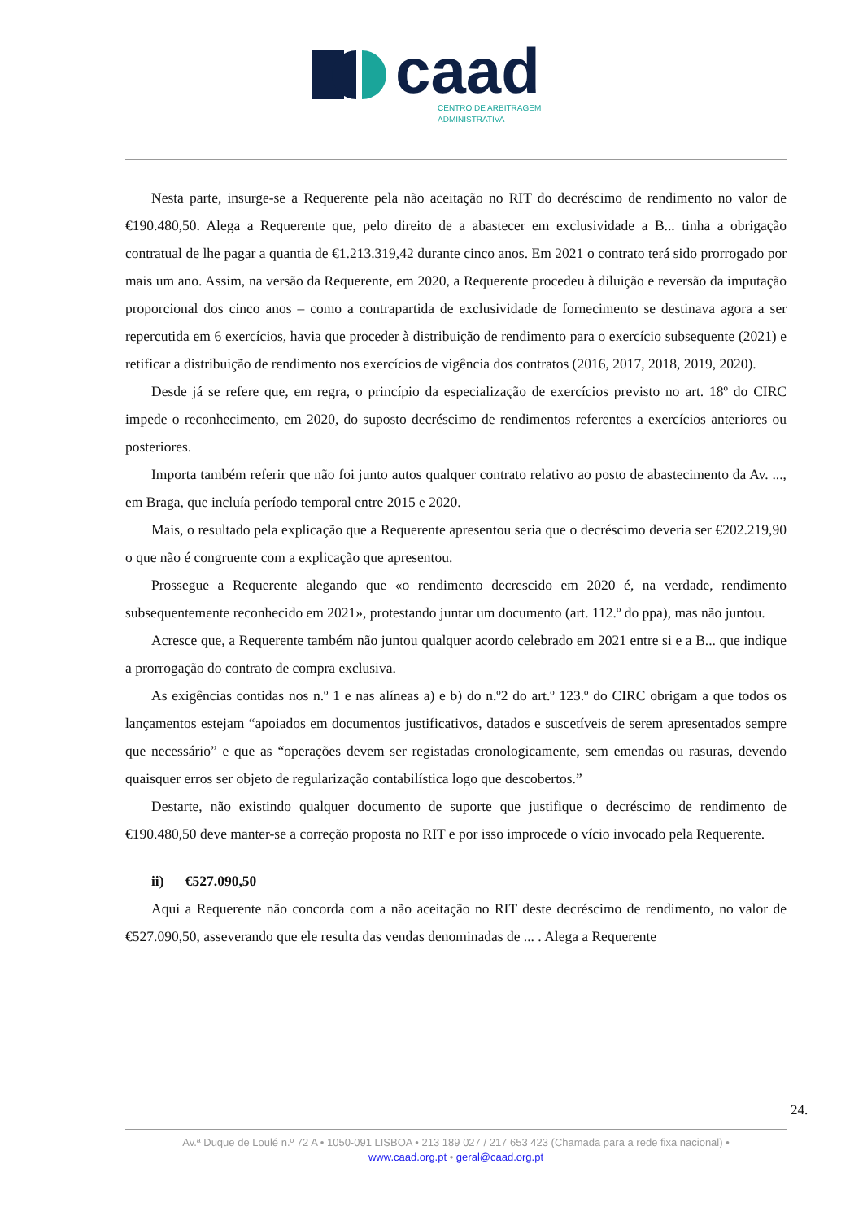caad
CENTRO DE ARBITRAGEM
ADMINISTRATIVA
Nesta parte, insurge-se a Requerente pela não aceitação no RIT do decréscimo de rendimento no valor de €190.480,50. Alega a Requerente que, pelo direito de a abastecer em exclusividade a B... tinha a obrigação contratual de lhe pagar a quantia de €1.213.319,42 durante cinco anos. Em 2021 o contrato terá sido prorrogado por mais um ano. Assim, na versão da Requerente, em 2020, a Requerente procedeu à diluição e reversão da imputação proporcional dos cinco anos – como a contrapartida de exclusividade de fornecimento se destinava agora a ser repercutida em 6 exercícios, havia que proceder à distribuição de rendimento para o exercício subsequente (2021) e retificar a distribuição de rendimento nos exercícios de vigência dos contratos (2016, 2017, 2018, 2019, 2020).
Desde já se refere que, em regra, o princípio da especialização de exercícios previsto no art. 18º do CIRC impede o reconhecimento, em 2020, do suposto decréscimo de rendimentos referentes a exercícios anteriores ou posteriores.
Importa também referir que não foi junto autos qualquer contrato relativo ao posto de abastecimento da Av. ..., em Braga, que incluía período temporal entre 2015 e 2020.
Mais, o resultado pela explicação que a Requerente apresentou seria que o decréscimo deveria ser €202.219,90 o que não é congruente com a explicação que apresentou.
Prossegue a Requerente alegando que «o rendimento decrescido em 2020 é, na verdade, rendimento subsequentemente reconhecido em 2021», protestando juntar um documento (art. 112.º do ppa), mas não juntou.
Acresce que, a Requerente também não juntou qualquer acordo celebrado em 2021 entre si e a B... que indique a prorrogação do contrato de compra exclusiva.
As exigências contidas nos n.º 1 e nas alíneas a) e b) do n.º2 do art.º 123.º do CIRC obrigam a que todos os lançamentos estejam “apoiados em documentos justificativos, datados e suscetíveis de serem apresentados sempre que necessário” e que as “operações devem ser registadas cronologicamente, sem emendas ou rasuras, devendo quaisquer erros ser objeto de regularização contabilística logo que descobertos.”
Destarte, não existindo qualquer documento de suporte que justifique o decréscimo de rendimento de €190.480,50 deve manter-se a correção proposta no RIT e por isso improcede o vício invocado pela Requerente.
ii) €527.090,50
Aqui a Requerente não concorda com a não aceitação no RIT deste decréscimo de rendimento, no valor de €527.090,50, asseverando que ele resulta das vendas denominadas de ... . Alega a Requerente
24.
Av.ª Duque de Loulé n.º 72 A • 1050-091 LISBOA • 213 189 027 / 217 653 423 (Chamada para a rede fixa nacional) •
www.caad.org.pt • geral@caad.org.pt